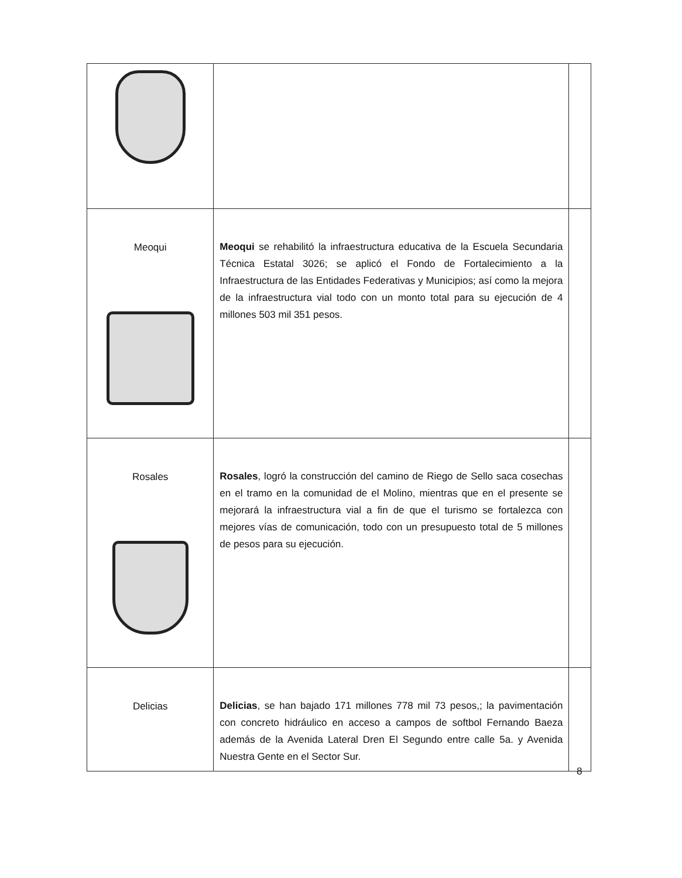| Meoqui | Meoqui se rehabilitó la infraestructura educativa de la Escuela Secundaria Técnica Estatal 3026; se aplicó el Fondo de Fortalecimiento a la Infraestructura de las Entidades Federativas y Municipios; así como la mejora de la infraestructura vial todo con un monto total para su ejecución de 4 millones 503 mil 351 pesos. | |
| Rosales | Rosales , logró la construcción del camino de Riego de Sello saca cosechas en el tramo en la comunidad de el Molino, mientras que en el presente se mejorará la infraestructura vial a fin de que el turismo se fortalezca con mejores vías de comunicación, todo con un presupuesto total de 5 millones de pesos para su ejecución. | |
| Delicias | Delicias , se han bajado 171 millones 778 mil 73 pesos,; la pavimentación con concreto hidráulico en acceso a campos de softbol Fernando Baeza además de la Avenida Lateral Dren El Segundo entre calle 5a. y Avenida Nuestra Gente en el Sector Sur. | |
8